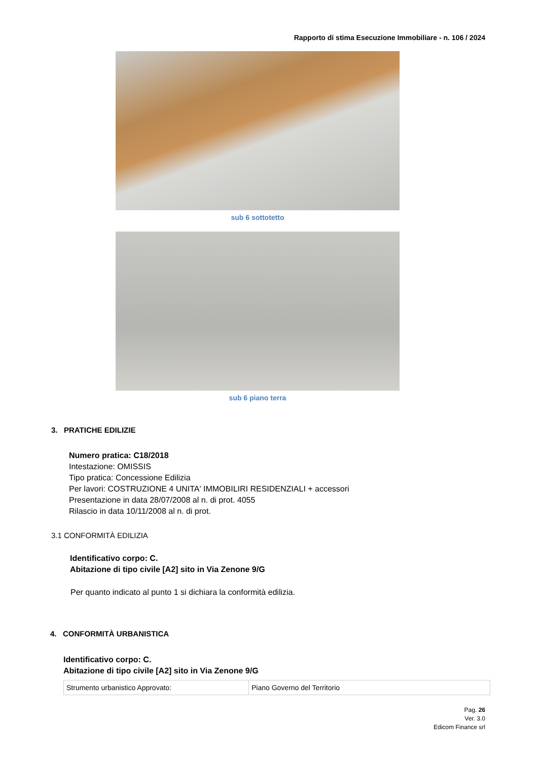Rapporto di stima Esecuzione Immobiliare - n. 106 / 2024
sub 6 sottotetto
sub 6 piano terra
3. PRATICHE EDILIZIE
Numero pratica: C18/2018
Intestazione: OMISSIS
Tipo pratica: Concessione Edilizia
Per lavori: COSTRUZIONE 4 UNITA' IMMOBILIRI RESIDENZIALI + accessori
Presentazione in data 28/07/2008 al n. di prot. 4055
Rilascio in data 10/11/2008 al n. di prot.
3.1 CONFORMITÀ EDILIZIA
Identificativo corpo: C.
Abitazione di tipo civile [A2] sito in Via Zenone 9/G
Per quanto indicato al punto 1 si dichiara la conformità edilizia.
4. CONFORMITÀ URBANISTICA
Identificativo corpo: C.
Abitazione di tipo civile [A2] sito in Via Zenone 9/G
| Strumento urbanistico Approvato: | Piano Governo del Territorio |
Pag. 26
Ver. 3.0
Edicom Finance srl